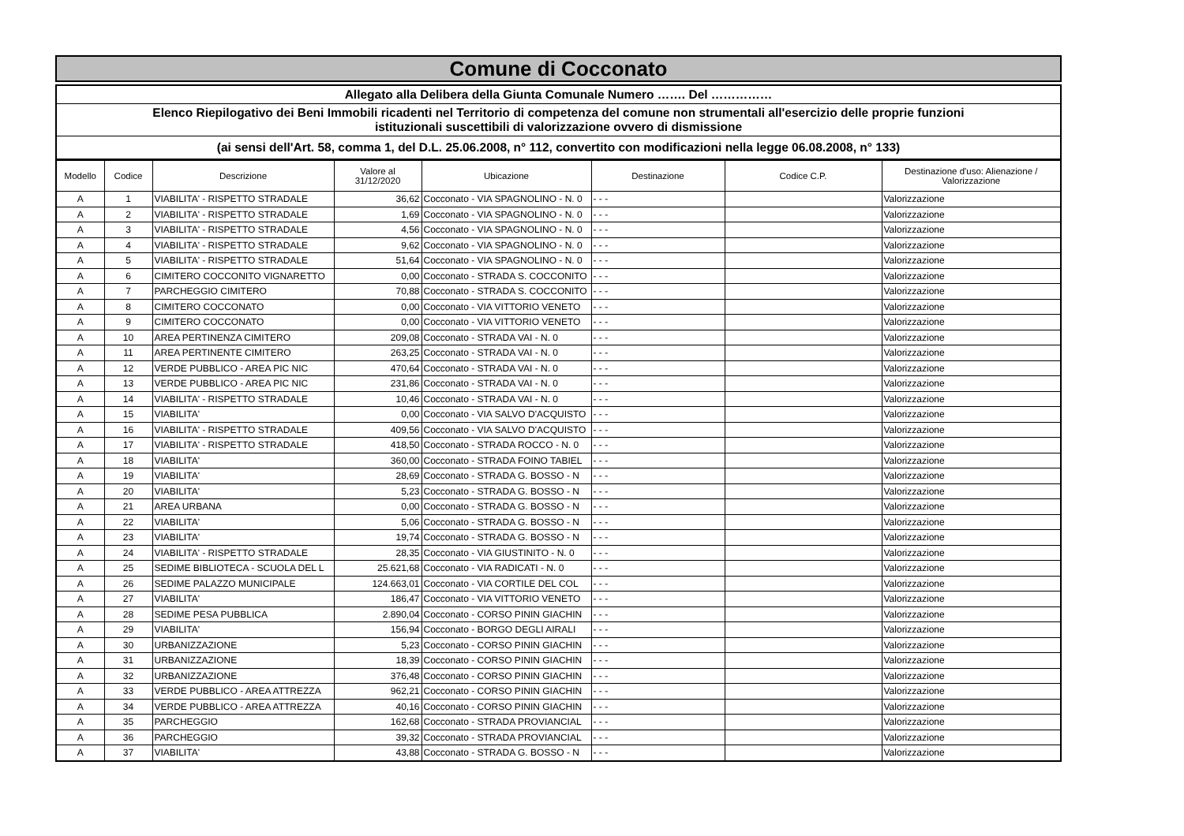Comune di Cocconato
Allegato alla Delibera della Giunta Comunale Numero ……. Del ……………
Elenco Riepilogativo dei Beni Immobili ricadenti nel Territorio di competenza del comune non strumentali all'esercizio delle proprie funzioni
istituzionali suscettibili di valorizzazione ovvero di dismissione
(ai sensi dell'Art. 58, comma 1, del D.L. 25.06.2008, n° 112, convertito con modificazioni nella legge 06.08.2008, n° 133)
| Modello | Codice | Descrizione | Valore al 31/12/2020 | Ubicazione | Destinazione | Codice C.P. | Destinazione d'uso: Alienazione / Valorizzazione |
| --- | --- | --- | --- | --- | --- | --- | --- |
| A | 1 | VIABILITA' - RISPETTO STRADALE | 36,62 | Cocconato - VIA SPAGNOLINO - N. 0 | - - - | | Valorizzazione |
| A | 2 | VIABILITA' - RISPETTO STRADALE | 1,69 | Cocconato - VIA SPAGNOLINO - N. 0 | - - - | | Valorizzazione |
| A | 3 | VIABILITA' - RISPETTO STRADALE | 4,56 | Cocconato - VIA SPAGNOLINO - N. 0 | - - - | | Valorizzazione |
| A | 4 | VIABILITA' - RISPETTO STRADALE | 9,62 | Cocconato - VIA SPAGNOLINO - N. 0 | - - - | | Valorizzazione |
| A | 5 | VIABILITA' - RISPETTO STRADALE | 51,64 | Cocconato - VIA SPAGNOLINO - N. 0 | - - - | | Valorizzazione |
| A | 6 | CIMITERO COCCONITO VIGNARETTO | 0,00 | Cocconato - STRADA S. COCCONITO | - - - | | Valorizzazione |
| A | 7 | PARCHEGGIO CIMITERO | 70,88 | Cocconato - STRADA S. COCCONITO | - - - | | Valorizzazione |
| A | 8 | CIMITERO COCCONATO | 0,00 | Cocconato - VIA VITTORIO VENETO | - - - | | Valorizzazione |
| A | 9 | CIMITERO COCCONATO | 0,00 | Cocconato - VIA VITTORIO VENETO | - - - | | Valorizzazione |
| A | 10 | AREA PERTINENZA CIMITERO | 209,08 | Cocconato - STRADA VAI - N. 0 | - - - | | Valorizzazione |
| A | 11 | AREA PERTINENTE CIMITERO | 263,25 | Cocconato - STRADA VAI - N. 0 | - - - | | Valorizzazione |
| A | 12 | VERDE PUBBLICO - AREA PIC NIC | 470,64 | Cocconato - STRADA VAI - N. 0 | - - - | | Valorizzazione |
| A | 13 | VERDE PUBBLICO - AREA PIC NIC | 231,86 | Cocconato - STRADA VAI - N. 0 | - - - | | Valorizzazione |
| A | 14 | VIABILITA' - RISPETTO STRADALE | 10,46 | Cocconato - STRADA VAI - N. 0 | - - - | | Valorizzazione |
| A | 15 | VIABILITA' | 0,00 | Cocconato - VIA SALVO D'ACQUISTO | - - - | | Valorizzazione |
| A | 16 | VIABILITA' - RISPETTO STRADALE | 409,56 | Cocconato - VIA SALVO D'ACQUISTO | - - - | | Valorizzazione |
| A | 17 | VIABILITA' - RISPETTO STRADALE | 418,50 | Cocconato - STRADA ROCCO - N. 0 | - - - | | Valorizzazione |
| A | 18 | VIABILITA' | 360,00 | Cocconato - STRADA FOINO TABIEL | - - - | | Valorizzazione |
| A | 19 | VIABILITA' | 28,69 | Cocconato - STRADA G. BOSSO - N | - - - | | Valorizzazione |
| A | 20 | VIABILITA' | 5,23 | Cocconato - STRADA G. BOSSO - N | - - - | | Valorizzazione |
| A | 21 | AREA URBANA | 0,00 | Cocconato - STRADA G. BOSSO - N | - - - | | Valorizzazione |
| A | 22 | VIABILITA' | 5,06 | Cocconato - STRADA G. BOSSO - N | - - - | | Valorizzazione |
| A | 23 | VIABILITA' | 19,74 | Cocconato - STRADA G. BOSSO - N | - - - | | Valorizzazione |
| A | 24 | VIABILITA' - RISPETTO STRADALE | 28,35 | Cocconato - VIA GIUSTINITO - N. 0 | - - - | | Valorizzazione |
| A | 25 | SEDIME BIBLIOTECA - SCUOLA DEL L | 25.621,68 | Cocconato - VIA RADICATI - N. 0 | - - - | | Valorizzazione |
| A | 26 | SEDIME PALAZZO MUNICIPALE | 124.663,01 | Cocconato - VIA CORTILE DEL COL | - - - | | Valorizzazione |
| A | 27 | VIABILITA' | 186,47 | Cocconato - VIA VITTORIO VENETO | - - - | | Valorizzazione |
| A | 28 | SEDIME PESA PUBBLICA | 2.890,04 | Cocconato - CORSO PININ GIACHIN | - - - | | Valorizzazione |
| A | 29 | VIABILITA' | 156,94 | Cocconato - BORGO DEGLI AIRALI | - - - | | Valorizzazione |
| A | 30 | URBANIZZAZIONE | 5,23 | Cocconato - CORSO PININ GIACHIN | - - - | | Valorizzazione |
| A | 31 | URBANIZZAZIONE | 18,39 | Cocconato - CORSO PININ GIACHIN | - - - | | Valorizzazione |
| A | 32 | URBANIZZAZIONE | 376,48 | Cocconato - CORSO PININ GIACHIN | - - - | | Valorizzazione |
| A | 33 | VERDE PUBBLICO - AREA ATTREZZA | 962,21 | Cocconato - CORSO PININ GIACHIN | - - - | | Valorizzazione |
| A | 34 | VERDE PUBBLICO - AREA ATTREZZA | 40,16 | Cocconato - CORSO PININ GIACHIN | - - - | | Valorizzazione |
| A | 35 | PARCHEGGIO | 162,68 | Cocconato - STRADA PROVIANCIAL | - - - | | Valorizzazione |
| A | 36 | PARCHEGGIO | 39,32 | Cocconato - STRADA PROVIANCIAL | - - - | | Valorizzazione |
| A | 37 | VIABILITA' | 43,88 | Cocconato - STRADA G. BOSSO - N | - - - | | Valorizzazione |